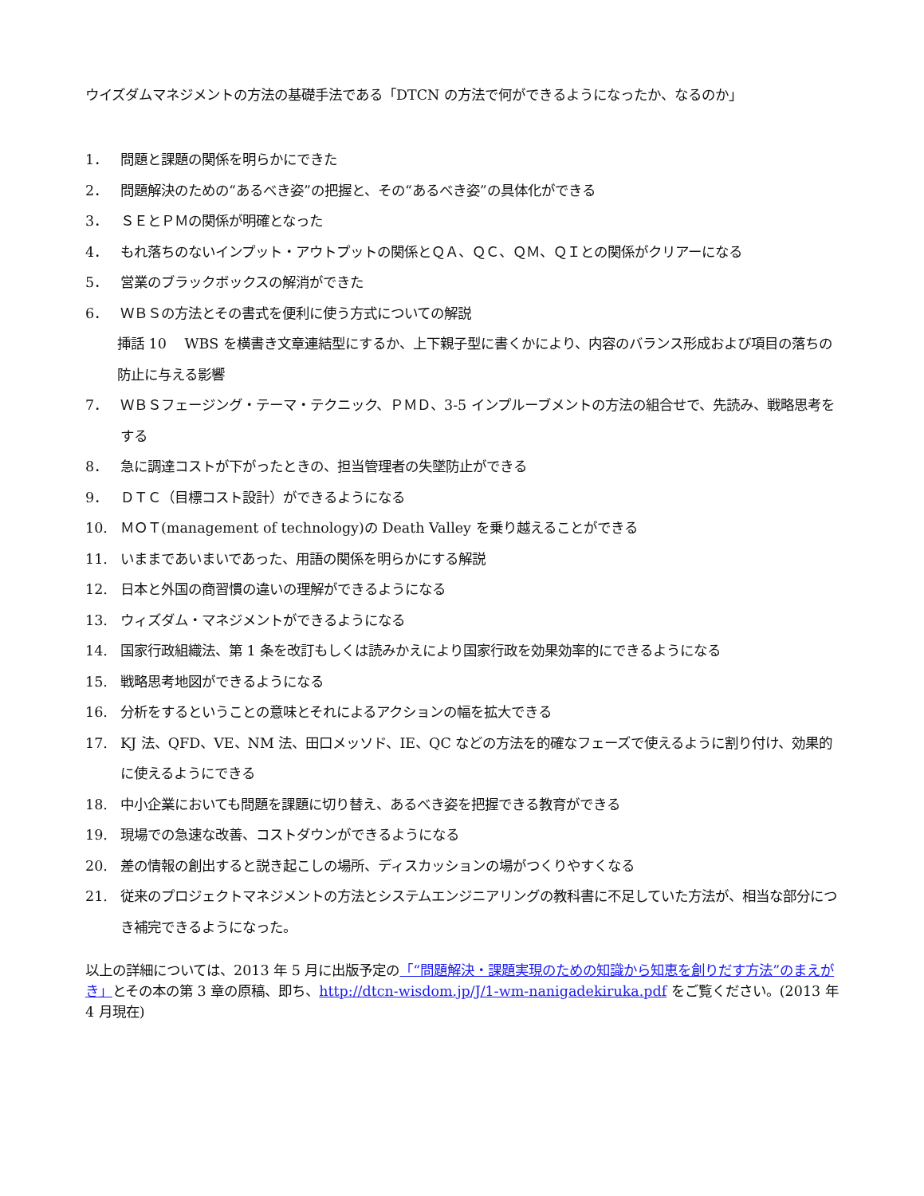ウイズダムマネジメントの方法の基礎手法である「DTCN の方法で何ができるようになったか、なるのか」
1． 問題と課題の関係を明らかにできた
2． 問題解決のための“あるべき姿”の把握と、その“あるべき姿”の具体化ができる
3． ＳＥとＰＭの関係が明確となった
4． もれ落ちのないインプット・アウトプットの関係とＱＡ、ＱＣ、ＱＭ、ＱＩとの関係がクリアーになる
5． 営業のブラックボックスの解消ができた
6． ＷＢＳの方法とその書式を便利に使う方式についての解説
挿話 10　 WBS を横書き文章連結型にするか、上下親子型に書くかにより、内容のバランス形成および項目の落ちの防止に与える影響
7． ＷＢＳフェージング・テーマ・テクニック、ＰＭＤ、3-5 インプルーブメントの方法の組合せで、先読み、戦略思考をする
8． 急に調達コストが下がったときの、担当管理者の失墜防止ができる
9． ＤＴＣ（目標コスト設計）ができるようになる
10. ＭＯＴ(management of technology)の Death Valley を乗り越えることができる
11. いままであいまいであった、用語の関係を明らかにする解説
12. 日本と外国の商習慣の違いの理解ができるようになる
13. ウィズダム・マネジメントができるようになる
14. 国家行政組織法、第 1 条を改訂もしくは読みかえにより国家行政を効果効率的にできるようになる
15. 戦略思考地図ができるようになる
16. 分析をするということの意味とそれによるアクションの幅を拡大できる
17. KJ 法、QFD、VE、NM 法、田口メッソド、IE、QC などの方法を的確なフェーズで使えるように割り付け、効果的に使えるようにできる
18. 中小企業においても問題を課題に切り替え、あるべき姿を把握できる教育ができる
19. 現場での急速な改善、コストダウンができるようになる
20. 差の情報の創出すると説き起こしの場所、ディスカッションの場がつくりやすくなる
21. 従来のプロジェクトマネジメントの方法とシステムエンジニアリングの教科書に不足していた方法が、相当な部分につき補完できるようになった。
以上の詳細については、2013 年 5 月に出版予定の「“問題解決・課題実現のための知識から知恵を創りだす方法”のまえがき」とその本の第 3 章の原稿、即ち、http://dtcn-wisdom.jp/J/1-wm-nanigadekiruka.pdf をご覧ください。(2013 年 4 月現在)